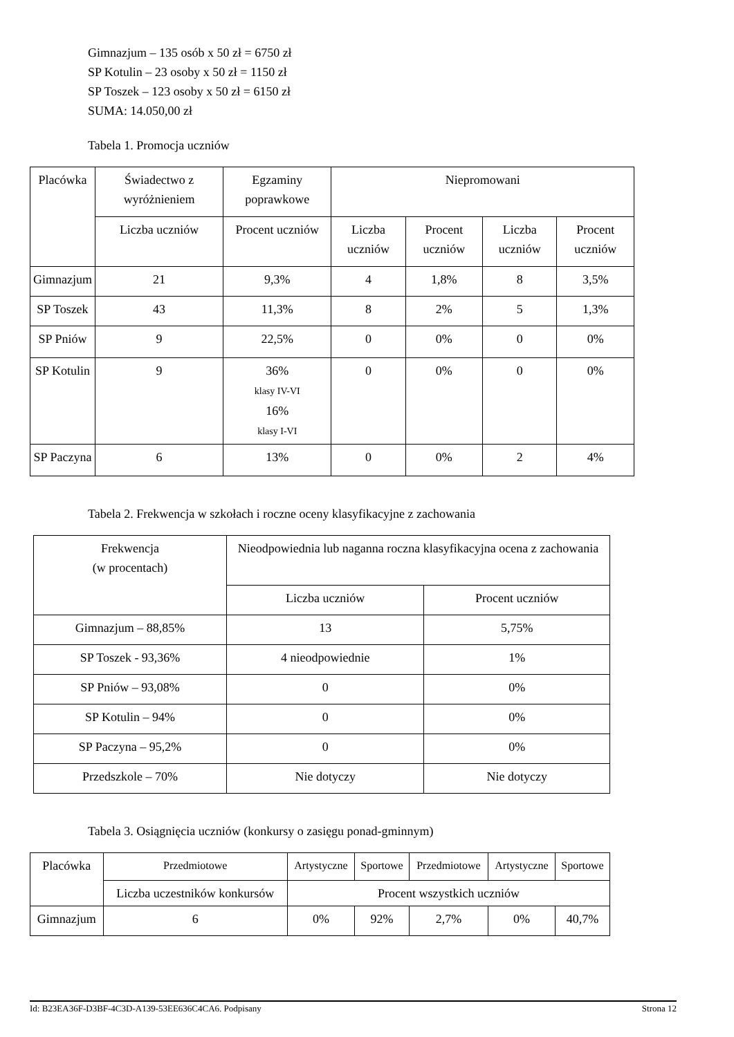Gimnazjum – 135 osób x 50 zł = 6750 zł
SP Kotulin – 23 osoby x 50 zł = 1150 zł
SP Toszek – 123 osoby x 50 zł = 6150 zł
SUMA: 14.050,00 zł
Tabela 1. Promocja uczniów
| Placówka | Świadectwo z wyróżnieniem | Egzaminy poprawkowe | Niepromowani | | | |
| --- | --- | --- | --- | --- | --- | --- |
| | Liczba uczniów | Procent uczniów | Liczba uczniów | Procent uczniów | Liczba uczniów | Procent uczniów |
| Gimnazjum | 21 | 9,3% | 4 | 1,8% | 8 | 3,5% |
| SP Toszek | 43 | 11,3% | 8 | 2% | 5 | 1,3% |
| SP Pniów | 9 | 22,5% | 0 | 0% | 0 | 0% |
| SP Kotulin | 9 | 36% klasy IV-VI 16% klasy I-VI | 0 | 0% | 0 | 0% |
| SP Paczyna | 6 | 13% | 0 | 0% | 2 | 4% |
Tabela 2. Frekwencja w szkołach i roczne oceny klasyfikacyjne z zachowania
| Frekwencja (w procentach) | Nieodpowiednia lub naganna roczna klasyfikacyjna ocena z zachowania | |
| --- | --- | --- |
| | Liczba uczniów | Procent uczniów |
| Gimnazjum – 88,85% | 13 | 5,75% |
| SP Toszek - 93,36% | 4 nieodpowiednie | 1% |
| SP Pniów – 93,08% | 0 | 0% |
| SP Kotulin – 94% | 0 | 0% |
| SP Paczyna – 95,2% | 0 | 0% |
| Przedszkole – 70% | Nie dotyczy | Nie dotyczy |
Tabela 3. Osiągnięcia uczniów (konkursy o zasięgu ponad-gminnym)
| Placówka | Przedmiotowe | Artystyczne | Sportowe | Przedmiotowe | Artystyczne | Sportowe |
| --- | --- | --- | --- | --- | --- | --- |
| | Liczba uczestników konkursów | Procent wszystkich uczniów | | | | |
| Gimnazjum | 6 | 0% | 92% | 2,7% | 0% | 40,7% |
Id: B23EA36F-D3BF-4C3D-A139-53EE636C4CA6. Podpisany Strona 12